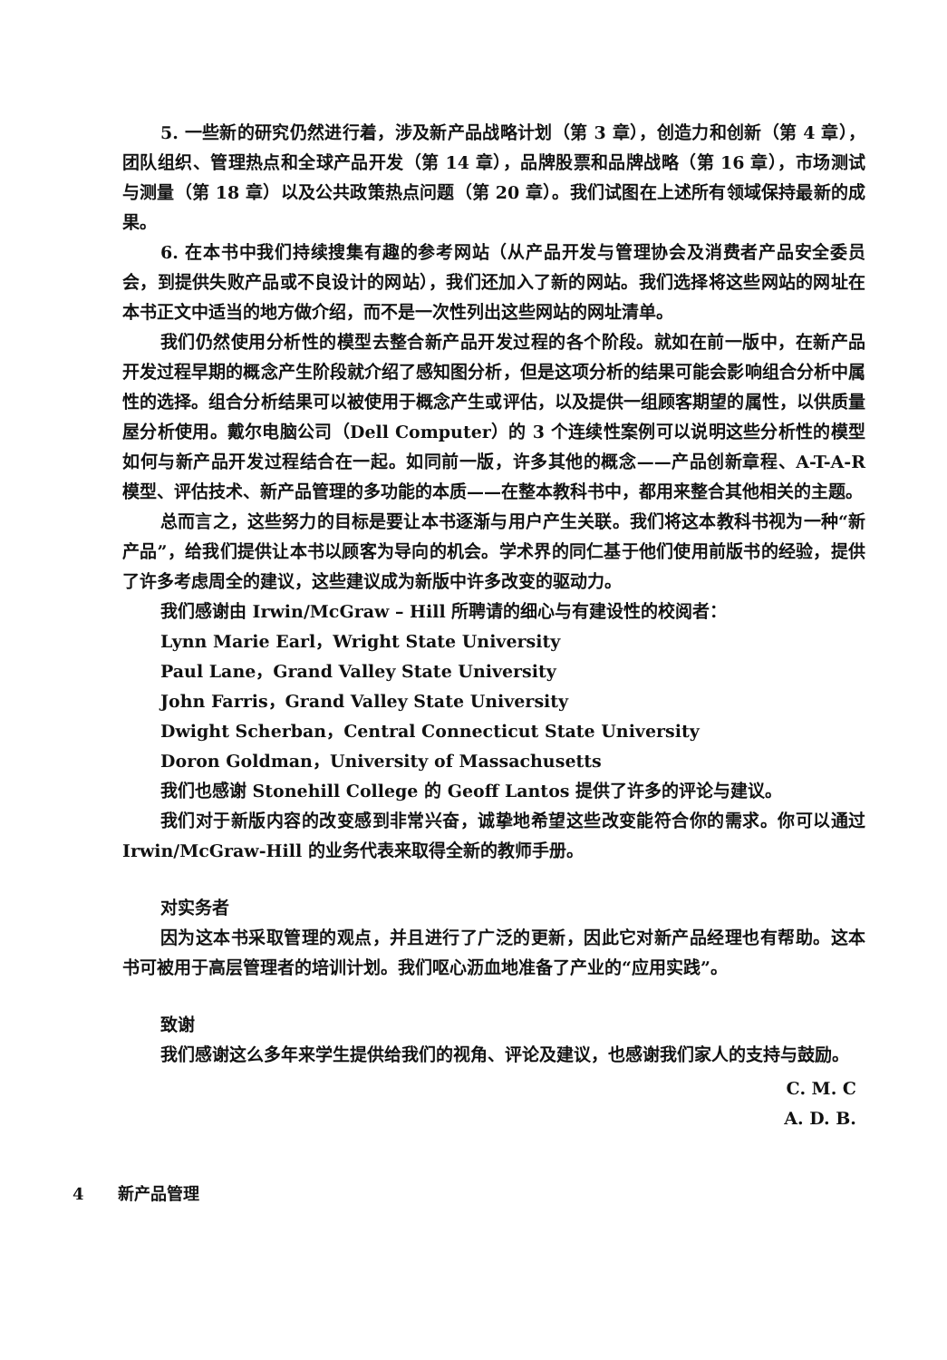5. 一些新的研究仍然进行着，涉及新产品战略计划（第 3 章），创造力和创新（第 4 章），团队组织、管理热点和全球产品开发（第 14 章），品牌股票和品牌战略（第 16 章），市场测试与测量（第 18 章）以及公共政策热点问题（第 20 章）。我们试图在上述所有领域保持最新的成果。
6. 在本书中我们持续搜集有趣的参考网站（从产品开发与管理协会及消费者产品安全委员会，到提供失败产品或不良设计的网站），我们还加入了新的网站。我们选择将这些网站的网址在本书正文中适当的地方做介绍，而不是一次性列出这些网站的网址清单。
我们仍然使用分析性的模型去整合新产品开发过程的各个阶段。就如在前一版中，在新产品开发过程早期的概念产生阶段就介绍了感知图分析，但是这项分析的结果可能会影响组合分析中属性的选择。组合分析结果可以被使用于概念产生或评估，以及提供一组顾客期望的属性，以供质量屋分析使用。戴尔电脑公司（Dell Computer）的 3 个连续性案例可以说明这些分析性的模型如何与新产品开发过程结合在一起。如同前一版，许多其他的概念——产品创新章程、A-T-A-R 模型、评估技术、新产品管理的多功能的本质——在整本教科书中，都用来整合其他相关的主题。
总而言之，这些努力的目标是要让本书逐渐与用户产生关联。我们将这本教科书视为一种“新产品”，给我们提供让本书以顾客为导向的机会。学术界的同仁基于他们使用前版书的经验，提供了许多考虑周全的建议，这些建议成为新版中许多改变的驱动力。
我们感谢由 Irwin/McGraw – Hill 所聘请的细心与有建设性的校阅者：
Lynn Marie Earl，Wright State University
Paul Lane，Grand Valley State University
John Farris，Grand Valley State University
Dwight Scherban，Central Connecticut State University
Doron Goldman，University of Massachusetts
我们也感谢 Stonehill College 的 Geoff Lantos 提供了许多的评论与建议。
我们对于新版内容的改变感到非常兴奋，诚挚地希望这些改变能符合你的需求。你可以通过 Irwin/McGraw-Hill 的业务代表来取得全新的教师手册。
对实务者
因为这本书采取管理的观点，并且进行了广泛的更新，因此它对新产品经理也有帮助。这本书可被用于高层管理者的培训计划。我们呕心沥血地准备了产业的“应用实践”。
致谢
我们感谢这么多年来学生提供给我们的视角、评论及建议，也感谢我们家人的支持与鼓励。
C. M. C
A. D. B.
4 新产品管理